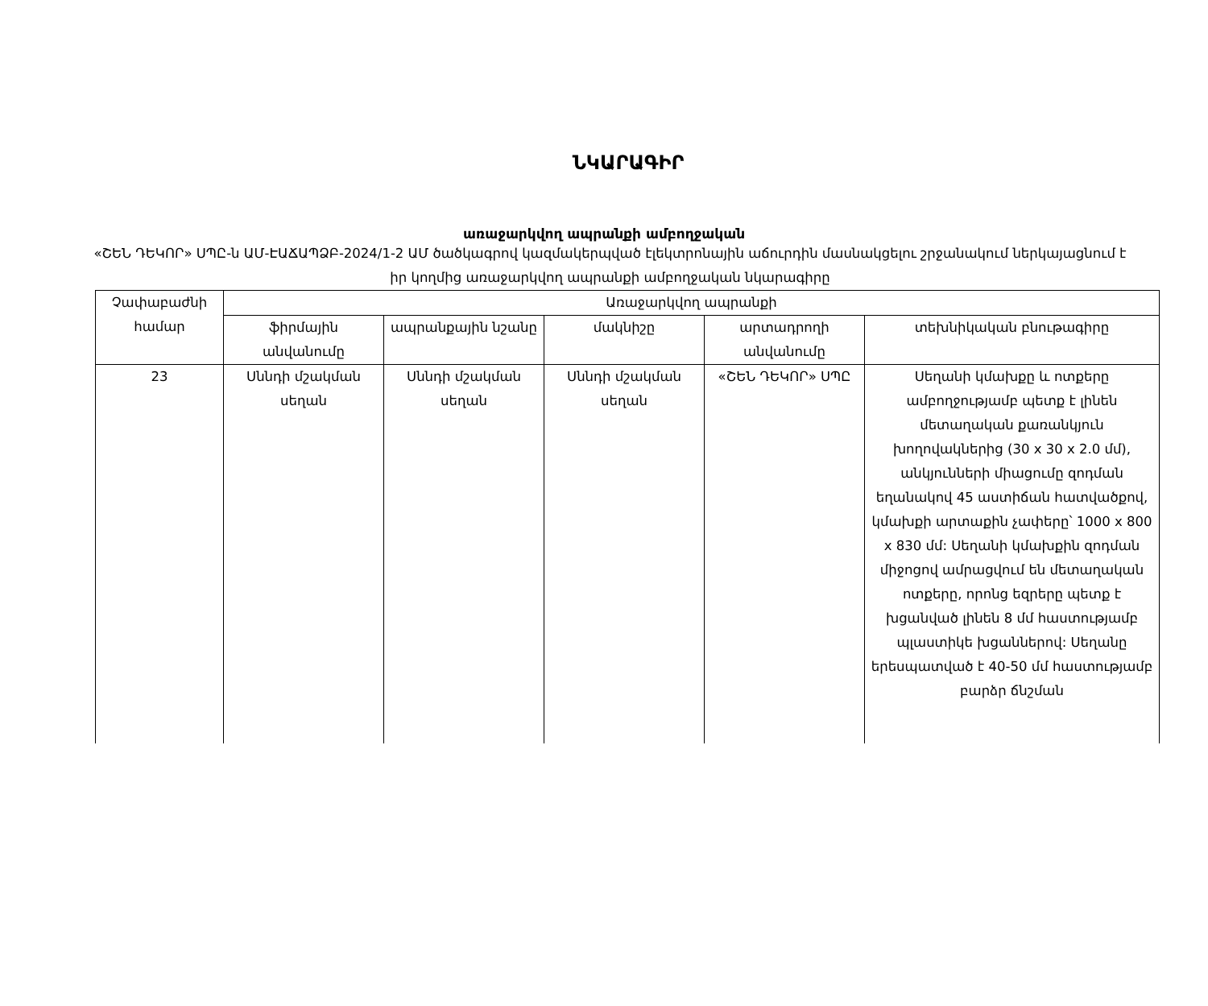ՆԿԱՐԱԳԻՐ
առաջարկվող ապրանքի ամբողջական
«ՇԵՆ ԴԵԿՈՐ» ՍՊԸ-ն ԱՄ-ԷԱՃԱՊՁԲ-2024/1-2 ԱՄ ծածկագրով կազմակերպված էլեկտրոնային աճուրդին մասնակցելու շրջանակում ներկայացնում է իր կողմից առաջարկվող ապրանքի ամբողջական նկարագիրը
| Չափաբաժնի համար | Առաջարկվող ապրանքի | | | | |
| --- | --- | --- | --- | --- | --- |
| | ֆիրմային անվանումը | ապրանքային նշանը | մակնիշը | արտադրողի անվանումը | տեխնիկական բնութագիրը |
| 23 | Սննդի մշակման սեղան | Սննդի մշակման սեղան | Սննդի մշակման սեղան | «ՇԵՆ ԴԵԿՈՐ» ՍՊԸ | Սեղանի կմախքը և ոտքերը ամբողջությամբ պետք է լինեն մետաղական քառանկյուն խողովակներից (30 x 30 x 2.0 մմ), անկյունների միացումը զոդման եղանակով 45 աստիճան հատվածքով, կմախքի արտաքին չափերը՝ 1000 x 800 x 830 մմ: Սեղանի կմախքին զոդման միջոցով ամրացվում են մետաղական ոտքերը, որոնց եզրերը պետք է խցանված լինեն 8 մմ հաստությամբ պլաստիկե խցաններով: Սեղանը երեսպատված է 40-50 մմ հաստությամբ բարձր ճնշման |